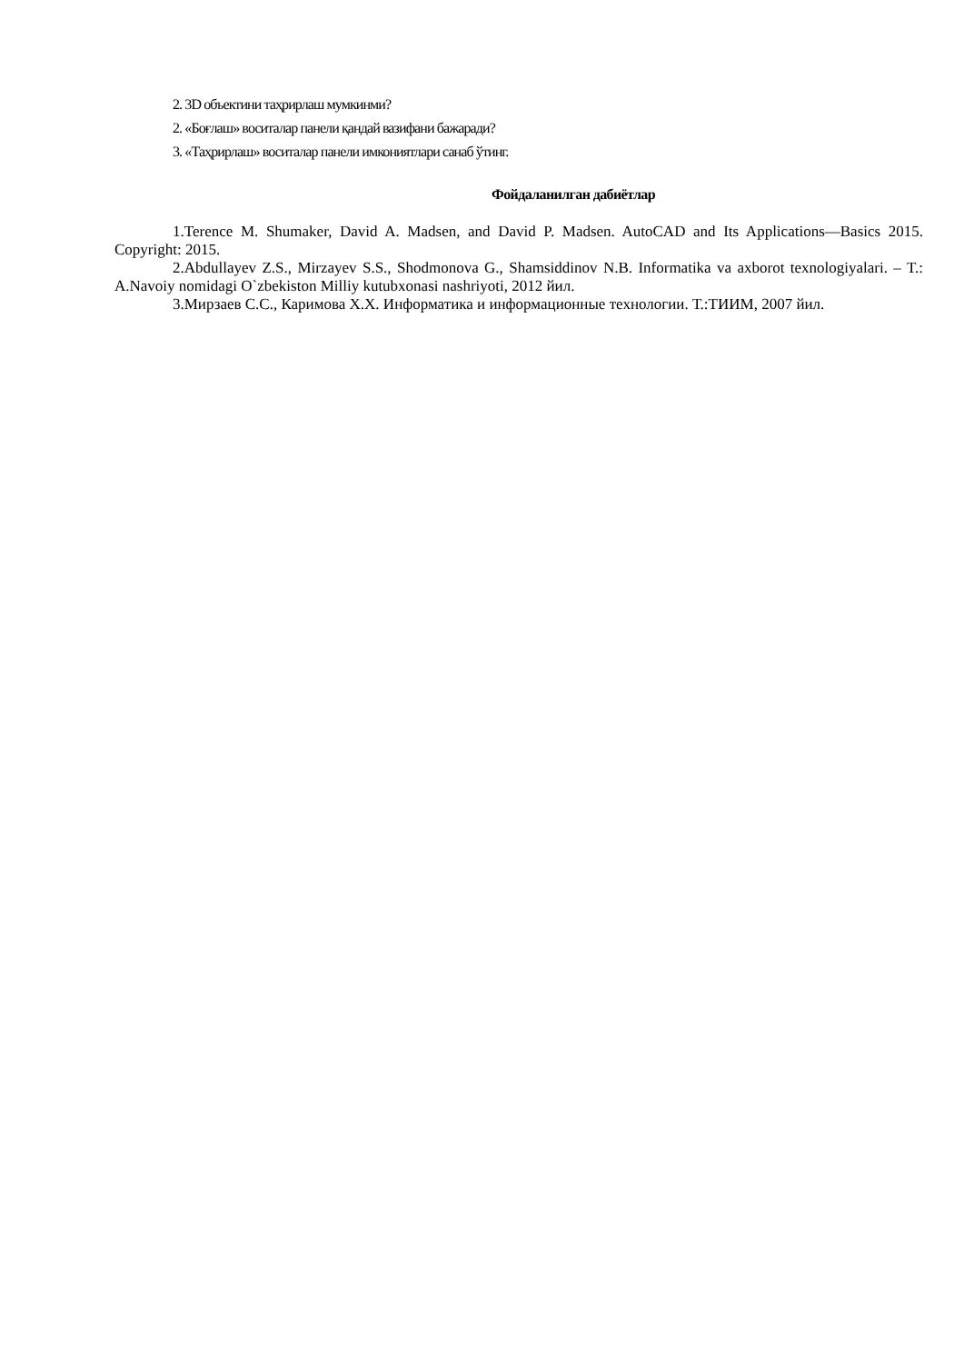2. 3D объектини таҳрирлаш мумкинми?
2. «Боғлаш» воситалар панели қандай вазифани бажаради?
3. «Таҳрирлаш» воситалар панели имкониятлари санаб ўтинг.
Фойдаланилган дабиётлар
1.Terence M. Shumaker, David A. Madsen, and David P. Madsen. AutoCAD and Its Applications—Basics 2015. Copyright: 2015.
2.Abdullayev Z.S., Mirzayev S.S., Shodmonova G., Shamsiddinov N.B. Informatika va axborot texnologiyalari. – T.: A.Navoiy nomidagi O`zbekiston Milliy kutubxonasi nashriyoti, 2012 йил.
3.Мирзаев С.С., Каримова Х.Х. Информатика и информационные технологии. Т.:ТИИМ, 2007 йил.